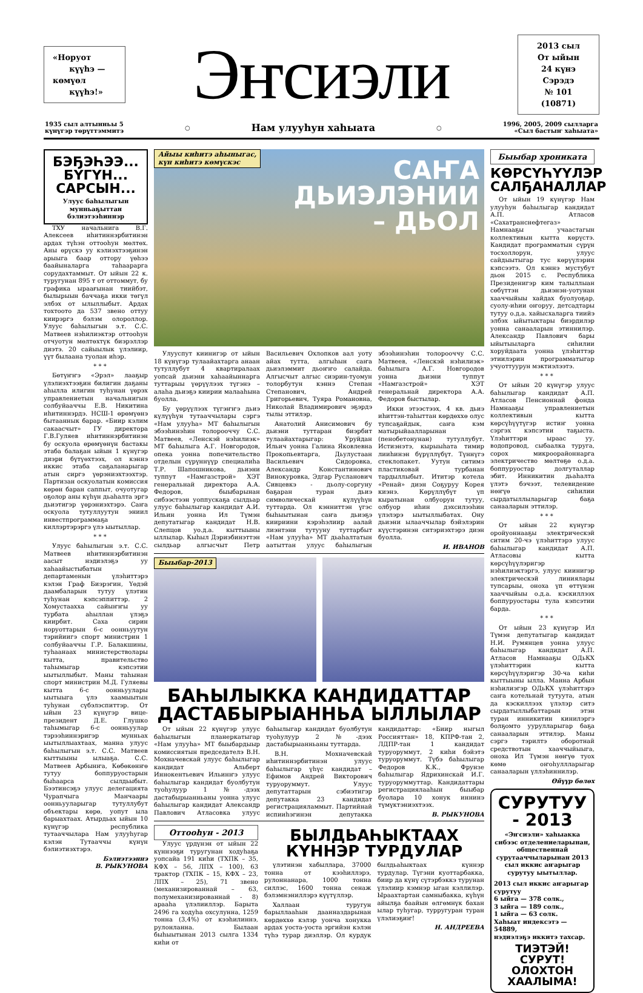«Норуот
күүһэ —
көмүөл
күүһэ!»
Эҥсиэли
2013 сыл
От ыйын
24 күнэ
Сэрэдэ
№ 101 (10871)
1935 сыл алтынньы 5
күнүгэр төрүттэммитэ
○
Нам улууһун хаһыата
○
1996, 2005, 2009 сылларга
«Сыл бастыҥ хаһыата»
БЭҔЭҺЭЭ... БҮГҮН... САРСЫН...
Улуус баһылыгын мунньаҕыттан бэлиэтээһиннэр
ТХУ начальнига В.Г. Алексеев иһитиннэрбитинэн ардах түһэн оттооһун мөлтөх. Аны өрүскэ уу кэлиэхтээҕинэн арыыга баар оттору үөһээ баайыналарга таһаарарга сорудахтаммыт. От ыйын 22 к. туругунан 895 т от оттоммут, бу графика ыраағынан тиийбэт, былырыын баччаҕа икки төгүл элбэх от ылыллыбыт. Ардах тохтоото да 537 звено оттуу киирэргэ бэлэм олороллор. Улуус баһылыгын э.т. С.С. Матвеев нэһилиэктэр оттооһун отчуотун мөлтөхтүк биэрэллэр диэтэ. 20 сайыылык үлэлиир, үүт былаана туолан иһэр.
* * *
Бөтүҥҥэ «Эрэл» лааҕыр үлэлиэхтээҕин билигин даҕаны аһылла илигин туһунан үөрэх управлениетын начальнигын солбуйааччы Е.В. Никитина иһитиннэрдэ. НСШ-1 өрөмүөнэ бытааннык барар. «Биир кэлим сакаасчыт» ГУ директора Г.В.Гуляев иһитиннэрбитинэн бу оскуола өрөмүөнүн бастакы этаба балаҕан ыйын 1 күнүгэр диэри бүтүөхтээх, ол кэннэ иккис этаба саҕаланарыгар атын сиргэ үөрэниэхтээхтэр. Партизан оскуолатын комиссия көрөн баран саппыт, очуотугар оҕолор аны күһүн дьаһалта эргэ дьиэтигэр үөрэниэхтэрэ. Саҥа оскуола тутуллуутун эниил инвестпрограммаҕа киллэртэрэргэ үлэ ыытыллар.
* * *
Улуус баһылыгын э.т. С.С. Матвеев иһитиннэрбитинэн аасыт нэдиэлэҕэ уу хаһаайыстыбатын департаменын үлэһиттэрэ кэлэн Граф Биэрэгин, Үөдэй даамбаларын тутуу үлэтин туһунан кэпсэппиттэр. 2 Хомустааххa сайыҥҥы уу турбата аһыллан үлэҕэ киирбит. Саха сирин норуоттарын 6-с оонньуутун тэрийиигэ спорт министрин 1 солбуйааччы Г.Р. Балакшины, туһаанаах министерстволары кытта, правительство таһымыгар кэпсэтии ыытыллыбыт. Маны таһынан спорт министрин М.Д. Гуляевы кытта 6-с оонньуулары ыытыыга үлэ хаамыытын туһунан сүбэлэспиттэр. От ыйын 23 күнүгэр вице-президент Д.Е. Глушко таһымыгар 6-с оонньуулар тэрээһиннэригэр мунньах ыытыллыахтаах, манна улуус баһылыгын э.т. С.С. Матвеев кыттыыны ылыаҕа. С.С. Матвеев Арбынҥа, Көбөкөнҥө тутуу боппуруостарын быһаарса сылдьыбыт. Бээтинсэҕэ улуус делегацията Чурапчыга Манчаары оонньууларыгар тутуллубут объектары көрө, уопут ыла барыахтаах. Атырдьах ыйын 10 күнүгэр республика тутааччылара Нам улууһугар кэлэн Тутааччы күнүн бэлиэтиэхтэрэ.
Бэлиэтээннэ
В. РЫКУНОВА
Айыы киһитэ аһыныгас,
күн киһитэ көмүскэс
САҤА
ДЬИЭЛЭНИИ
– ДЬОЛ
Улууспут киинигэр от ыйын 18 күнүгэр тулаайахтарга анаан тутуллубут 4 квартиралаах уопсай дьиэни хаһаайыннарга туттарыы үөрүүлээх түгэнэ – алаһа дьиэҕэ киирии малааһына буолла.
Бу үөрүүлээх түгэҥҥэ дьиэ күлүүһүн тутааччылары сэргэ «Нам улууһа» МТ баһылыгын эбээһинэһин толорооччу С.С. Матвеев, «Ленскэй нэһилиэк» МТ баһылыга А.Г. Новгородов, опека уонна попечительство отделын сүрүннүүр специалиһа Т.Р. Шапошникова, дьиэни туппут «Намгазстрой» ХЭТ генеральнай директора А.А. Федоров, быыбарынан сибээстээн уоппускаҕа сылдьар улуус баһылыгар кандидат А.И. Ильин уонна Ил Түмэн депутатыгар кандидат Н.В. Слепцов уо.д.а. кыттыыны ыллылар. Кыһыл Дэриэбинэттэн сылдьар алгысчыт Петр Васильевич Охлопков аал уоту айах тутта, алгыһын саҥа дьиэлэммит дьоҥҥо салайда. Алгысчыт алгыс сиэрин-туомун толорбутун кэннэ Степан Степанович, Андрей Григорьевич, Туяра Романовна, Николай Владимирович эҕэрдэ тылы эттилэр.
Анатолий Анисимович бу дьиэни туттаран биэрбит тулаайахтарыгар: Уруйдан Ильич уонна Галина Яковлевна Прокопьевтарга, Дьулустаан Васильевич Сидоровка, Александр Константинович Винокуровка, Эдгар Русланович Сивцевкэ - дьолу-соргуну баҕаран туран дьиэ символическай күлүүһүн туттарда. Ол кэнниттэн үгэс быһыытынан саҥа дьиэҕэ киириини кэрэһэлиир аалай лиэнтэни тутууну туттарбыт «Нам улууһа» МТ дьаһалтатын аатыттан улуус баһылыгын эбээһинэһин толорооччу С.С. Матвеев, «Ленскэй нэһилиэк» баһылыга А.Г. Новгородов уонна дьиэни туппут «Намгазстрой» ХЭТ генеральнай директора А.А. Федоров быстылар.
Икки этээстээх, 4 кв. дьиэ иһиттэн-таһыттан көрдөххө олус тупсаҕайдык, саҥа кэм матырыйаалларынан (пенобетонунан) тутуллубут. Истиэнэтэ, кырыыһата тимир лииһинэн бүрүллүбүт. Түннүгэ стеклопакет. Уутун ситимэ пластиковай турбанан тардыллыбыт. Ититэр котела «Ренай» диэн Соҕуруу Корея киэнэ. Көрүллүбүт үп кыратынан олбуорун тутуу, олбуор иһин дэхсилээһин үлэлэрэ ыытыллыбатах. Ону дьиэни ылааччылар бэйэлэрин күүстэринэн ситэриэхтэрэ диэн буолла.
И. ИВАНОВ
Быыбар-2013
БАҺЫЛЫККА КАНДИДАТТАР ДАСТАБЫРЫАННЬА ЫЛЛЫЛАР
От ыйын 22 күнүгэр улуус баһылыгын планеркатыгар «Нам улууһа» МТ быыбардыыр комиссиятын председателэ В.Н. Мохначевскай улуус баһылыгар кандидат Альберт Иннокентьевич Ильинҥэ улуус баһылыгар кандидат буолбутун туоһулуур 1 №-дээх дастабырыанньаны уонна улуус баһылыгар кандидат Александр Павлович Атласовка улуус баһылыгар кандидат буолбутун туоһулуур 2 №-дээх дастабырыанньаны туттарда.
В.Н. Мохначевскай иһитиннэрбитинэн улуус баһылыгар үһүс кандидат – Ефимов Андрей Викторович туруоруммут. Улууc депутаттарын сэбиэтигэр депутакка 23 кандидат регистрацияламмыт. Партийнай испииһэгинэн депутакка кандидаттар: «Биир ныгыл Россияттан» 18, КПРФ-тан 2, ЛДПР-тан 1 кандидат туруоруммут, 2 киһи бэйэтэ туруоруммут. Түбэ баһылыгар Федоров К.К., Фрунзе баһылыгар Ядрихинскай И.Г. туруоруммуттар. Кандидаттары регистрациялааһын быыбар буолара 10 хонук иннинэ түмүктэниэхтээх.
В. РЫКУНОВА
Оттооһун - 2013
Улуус үрдүнэн от ыйын 22 күннээҕи туругунан ходуһаҕа уопсайа 191 киһи (ТХПК – 35, КФХ – 56, ЛПХ – 100), 63 трактор (ТХПК – 15, КФХ – 23, ЛПХ – 25), 71 звено (механизированнай – 63, полумеханизированнай - 8) арааһа үлэлииллэр. Барыта 2496 га ходуһа охсулунна, 1259 тонна (3,4%) от кээһилиннэ, рулонланна. Былаан быһыытынан 2013 сылга 1334 киһи от
БЫЛДЬАҺЫКТААХ КҮННЭР ТУРДУЛАР
үлэтинэн хабыллара, 37000 тонна от кээһиллэрэ, рулоннанара, 1000 тонна силлэс, 1600 тонна сенаж бэлэмнэниллэрэ күүтүллэр.
Халлаан туругун барыллааһын даанназдарынан көрдөххө кэлэр уонча хонукка ардах уоста-уоста эргийэн кэлэн түһэ турар диэллэр. Ол курдук былдьаһыктаах күннэр турдулар. Түгэни куоттарбакка, биир да күнү сүтэрбэккэ турунан үлэлиир кэмнэр ыган кэллилэр. Ыраахтартан самныбакка, күһүн айылҕа баайын өлгөмнүк бахан ылар туһугар, турругуран туран үлэлиэҕиҥ!
Н. АНДРЕЕВА
Быыбар хроникатa
КӨРСҮҺҮҮЛЭР САЛҔАНАЛЛАР
От ыйын 19 күнүгэр Нам улууһун баһылыгар кандидат А.П. Атласов «Сахатранснефтегаз» Намнааҕы учаастагын коллективын кытта көрүстэ. Кандидат программатын сүрүн тосхоллорун, улуус сайдыытыгар тус көрүүлэрин кэпсээтэ. Ол кэннэ мустубут дьон 2015 с. Республика Президенигэр ким талыллыан сөбүттэн дьиэнэн-уотунан хааччыйыы хайдах буолуоҕар, суолу-иһии оҥоруу, детсадтары тутуу о.д.а. хайысхаларга тиийэ элбэх ыйытыктары биэрдилэр уонна санааларын этиннилэр. Александр Павлович бары ыйытыыларга сиһилии хоруйдаата уонна үлэһиттэр этиилэрин программатыгар учуоттуурун мэктиэлээтэ.
* * *
От ыйын 20 күнүгэр улуус баһылыгар кандидат А.П. Атласов Пенсионнай фонда Намнааҕы управлениетын коллективын кытта көрсүһүүтүгэр истиҥ уонна сэргэх кэпсэтии таҕыста. Үлэһиттэри ыраас уу, водопровод, сыбаалка туруга, сорох микроорайоннарга электричество мөлтөҕө о.д.а. боппуруостар долгуталлар эбит. Инникитин дьаһалта үлэтэ бэчээт, телевидение нөҥүө сиһилии сырдатыллыларыгар баҕа санааларын эттилэр.
* * *
От ыйын 22 күнүгэр оройуоннааҕы электрическэй ситим 20-чэ үлэһиттэрэ улуус баһылыгар кандидат А.П. Атласовы кытта көрсүһүүлэригэр нэһилиэктэргэ, улуус киинигэр электрическэй линиялары тупсарыы, оноха үп өттүнэн хааччыйыы о.д.а. кэскиллээх боппуруостары тула кэпсэтии барда.
* * *
От ыйын 23 күнүгэр Ил Түмэн депутатыгар кандидат Н.И. Румянцев уонна улуус баһылыгар кандидат А.П. Атласов Намнааҕы ОДьКХ үлэһиттэрин кытта көрсүһүүлэригэр 30-ча киһи кыттыыны ылла. Манна Арбын нэһилиэгэр ОДьКХ үлэһиттэрэ саҥа котельнай тутуута, атын да кэскиллээх үлэлэр ситэ сырдатыллыбаттарын этэн туран инникитин кинилэргэ болҕомто уурулларыгар баҕа санааларын эттилэр. Маны сэргэ тэрилтэ оборотнай средствотын хааччыйыыга, оноха Ил Түмэн нөҥүө туох көмө оҥоһуллларыгар санааларын үллэһиннилэр.
Өйүүр бөлөх
СУРУТУУ - 2013
«Эҥсиэли» хаһыакка сибээс отделениеларынан, общественнай сурутааччыларынан 2013 сыл иккис аҥарыгар сурутуу ыытыллар.
2013 сыл иккис аҥарыгар сурутуу
6 ыйга — 378 солк.,
3 ыйга — 189 солк.,
1 ыйга — 63 солк.
Хаһыат индексэтэ — 54889,
нэдиэлэҕэ иккитэ тахсар.
ТИЭТЭЙ! СУРУТ! ОЛОХТОН ХААЛЫМА!